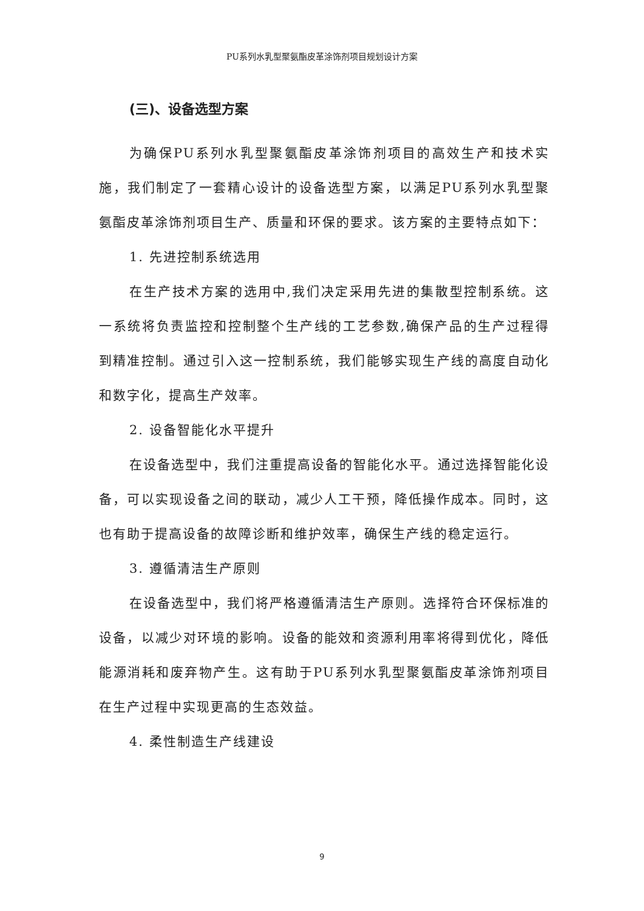PU系列水乳型聚氨酯皮革涂饰剂项目规划设计方案
(三)、设备选型方案
为确保PU系列水乳型聚氨酯皮革涂饰剂项目的高效生产和技术实施，我们制定了一套精心设计的设备选型方案，以满足PU系列水乳型聚氨酯皮革涂饰剂项目生产、质量和环保的要求。该方案的主要特点如下：
1. 先进控制系统选用
在生产技术方案的选用中,我们决定采用先进的集散型控制系统。这一系统将负责监控和控制整个生产线的工艺参数,确保产品的生产过程得到精准控制。通过引入这一控制系统，我们能够实现生产线的高度自动化和数字化，提高生产效率。
2. 设备智能化水平提升
在设备选型中，我们注重提高设备的智能化水平。通过选择智能化设备，可以实现设备之间的联动，减少人工干预，降低操作成本。同时，这也有助于提高设备的故障诊断和维护效率，确保生产线的稳定运行。
3. 遵循清洁生产原则
在设备选型中，我们将严格遵循清洁生产原则。选择符合环保标准的设备，以减少对环境的影响。设备的能效和资源利用率将得到优化，降低能源消耗和废弃物产生。这有助于PU系列水乳型聚氨酯皮革涂饰剂项目在生产过程中实现更高的生态效益。
4. 柔性制造生产线建设
9